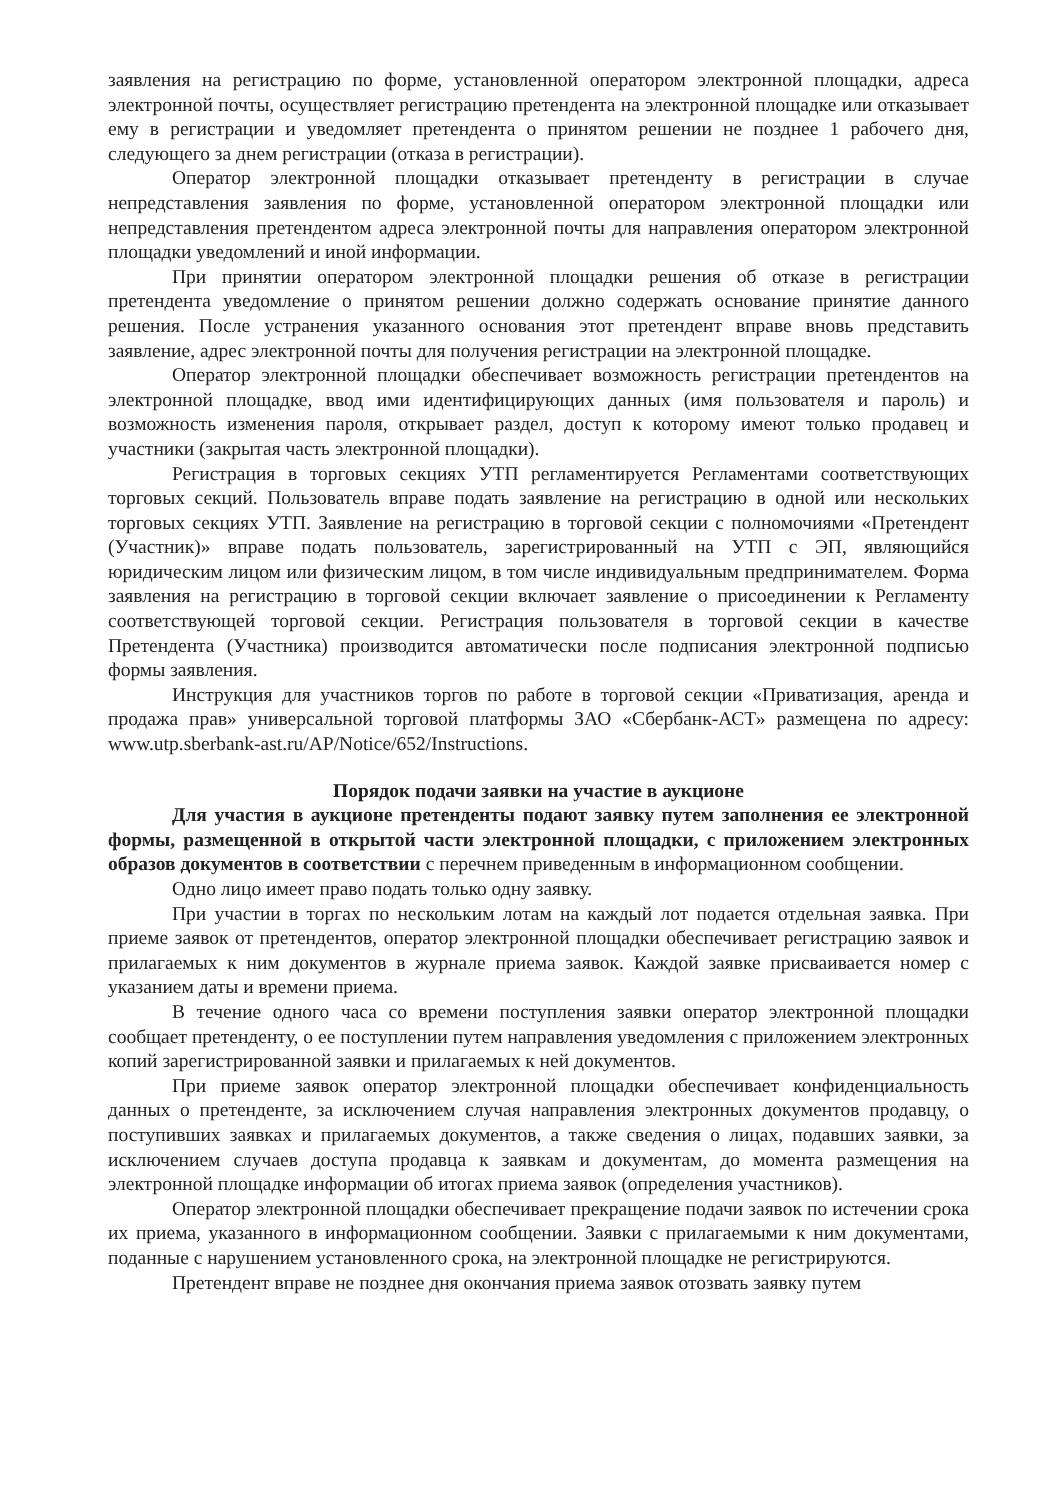заявления на регистрацию по форме, установленной оператором электронной площадки, адреса электронной почты, осуществляет регистрацию претендента на электронной площадке или отказывает ему в регистрации и уведомляет претендента о принятом решении не позднее 1 рабочего дня, следующего за днем регистрации (отказа в регистрации).
Оператор электронной площадки отказывает претенденту в регистрации в случае непредставления заявления по форме, установленной оператором электронной площадки или непредставления претендентом адреса электронной почты для направления оператором электронной площадки уведомлений и иной информации.
При принятии оператором электронной площадки решения об отказе в регистрации претендента уведомление о принятом решении должно содержать основание принятие данного решения. После устранения указанного основания этот претендент вправе вновь представить заявление, адрес электронной почты для получения регистрации на электронной площадке.
Оператор электронной площадки обеспечивает возможность регистрации претендентов на электронной площадке, ввод ими идентифицирующих данных (имя пользователя и пароль) и возможность изменения пароля, открывает раздел, доступ к которому имеют только продавец и участники (закрытая часть электронной площадки).
Регистрация в торговых секциях УТП регламентируется Регламентами соответствующих торговых секций. Пользователь вправе подать заявление на регистрацию в одной или нескольких торговых секциях УТП. Заявление на регистрацию в торговой секции с полномочиями «Претендент (Участник)» вправе подать пользователь, зарегистрированный на УТП с ЭП, являющийся юридическим лицом или физическим лицом, в том числе индивидуальным предпринимателем. Форма заявления на регистрацию в торговой секции включает заявление о присоединении к Регламенту соответствующей торговой секции. Регистрация пользователя в торговой секции в качестве Претендента (Участника) производится автоматически после подписания электронной подписью формы заявления.
Инструкция для участников торгов по работе в торговой секции «Приватизация, аренда и продажа прав» универсальной торговой платформы ЗАО «Сбербанк-АСТ» размещена по адресу: www.utp.sberbank-ast.ru/AP/Notice/652/Instructions.
Порядок подачи заявки на участие в аукционе
Для участия в аукционе претенденты подают заявку путем заполнения ее электронной формы, размещенной в открытой части электронной площадки, с приложением электронных образов документов в соответствии с перечнем приведенным в информационном сообщении.
Одно лицо имеет право подать только одну заявку.
При участии в торгах по нескольким лотам на каждый лот подается отдельная заявка. При приеме заявок от претендентов, оператор электронной площадки обеспечивает регистрацию заявок и прилагаемых к ним документов в журнале приема заявок. Каждой заявке присваивается номер с указанием даты и времени приема.
В течение одного часа со времени поступления заявки оператор электронной площадки сообщает претенденту, о ее поступлении путем направления уведомления с приложением электронных копий зарегистрированной заявки и прилагаемых к ней документов.
При приеме заявок оператор электронной площадки обеспечивает конфиденциальность данных о претенденте, за исключением случая направления электронных документов продавцу, о поступивших заявках и прилагаемых документов, а также сведения о лицах, подавших заявки, за исключением случаев доступа продавца к заявкам и документам, до момента размещения на электронной площадке информации об итогах приема заявок (определения участников).
Оператор электронной площадки обеспечивает прекращение подачи заявок по истечении срока их приема, указанного в информационном сообщении. Заявки с прилагаемыми к ним документами, поданные с нарушением установленного срока, на электронной площадке не регистрируются.
Претендент вправе не позднее дня окончания приема заявок отозвать заявку путем